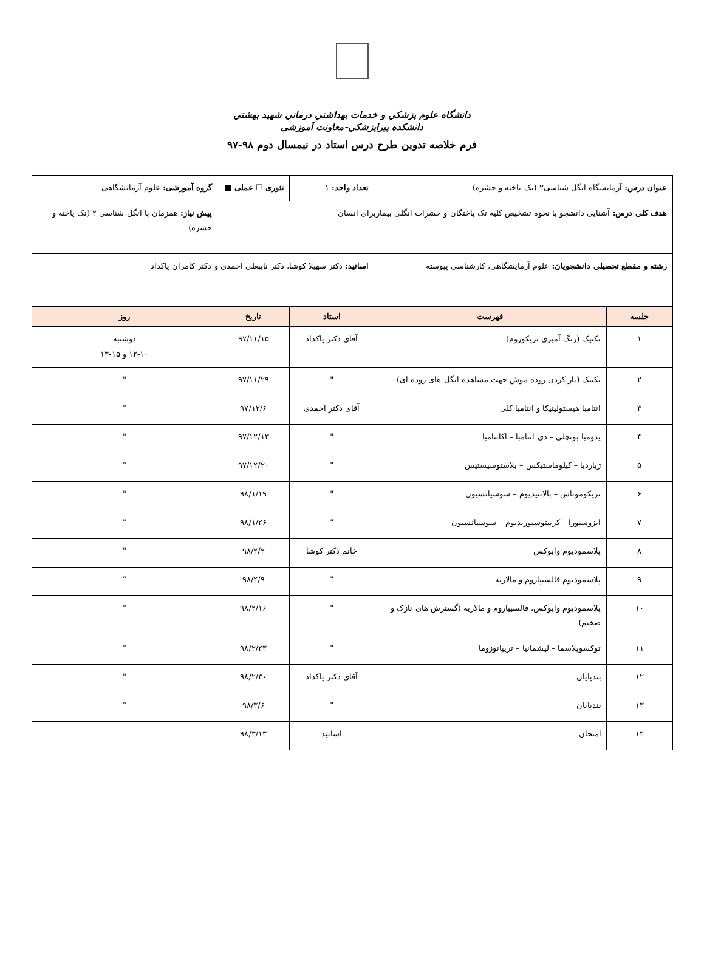دانشگاه علوم پزشکي و خدمات بهداشتي درماني شهيد بهشتي
دانشکده پيراپزشکي-معاونت آموزشی
فرم خلاصه تدوین طرح درس استاد در نیمسال دوم ۹۸-۹۷
| عنوان درس: آزمایشگاه انگل شناسی۲ (تک یاخته و حشره) | | تعداد واحد: ۱ | تئوری ☐ عملی ■ | | گروه آموزشی: علوم آزمایشگاهی |
| هدف کلی درس: آشنایی دانشجو با نحوه تشخیص کلیه تک یاختگان و حشرات انگلی بیماریزای انسان | | | | | پیش نیاز: همزمان با انگل شناسی ۲ (تک یاخته و حشره) |
| رشته و مقطع تحصیلی دانشجویان: علوم آزمایشگاهی، کارشناسی پیوسته | | اساتید: دکتر سهیلا کوشا، دکتر نایبعلی احمدی و دکتر کامران پاکداد | | | |
| جلسه | فهرست | استاد | تاریخ | روز | |
| ۱ | تکنیک (رنگ آمیزی تریکوروم) | آقای دکتر پاکداد | ۹۷/۱۱/۱۵ | دوشنبه ۱۲-۱۰ و ۱۵-۱۳ | |
| ۲ | تکنیک (باز کردن روده موش جهت مشاهده انگل های روده ای) | " | ۹۷/۱۱/۲۹ | " | |
| ۳ | انتامبا هیستولیتیکا و انتامبا کلی | آقای دکتر احمدی | ۹۷/۱۲/۶ | " | |
| ۴ | یدومبا بوتچلی – دی انتامبا – اکانتامبا | " | ۹۷/۱۲/۱۳ | " | |
| ۵ | ژیاردیا – کیلوماستیکس – بلاستوسیستیس | " | ۹۷/۱۲/۲۰ | " | |
| ۶ | تریکوموناس – بالانتیدیوم – سوسپانسیون | " | ۹۸/۱/۱۹ | " | |
| ۷ | ایزوسپورا – کریپتوسپوریدیوم – سوسپانسیون | " | ۹۸/۱/۲۶ | " | |
| ۸ | پلاسموديوم وايوکس | خانم دکتر کوشا | ۹۸/۲/۲ | " | |
| ۹ | پلاسموديوم فالسيپاروم و مالاريه | " | ۹۸/۲/۹ | " | |
| ۱۰ | پلاسموديوم وايوکس، فالسيپاروم و مالاريه (گسترش های نازک و ضخیم) | " | ۹۸/۲/۱۶ | " | |
| ۱۱ | توکسوپلاسما – لیشمانیا – تریپانوزوما | " | ۹۸/۲/۲۳ | " | |
| ۱۲ | بندپایان | آقای دکتر پاکداد | ۹۸/۲/۳۰ | " | |
| ۱۳ | بندپایان | " | ۹۸/۳/۶ | " | |
| ۱۴ | امتحان | اساتید | ۹۸/۳/۱۳ | | |